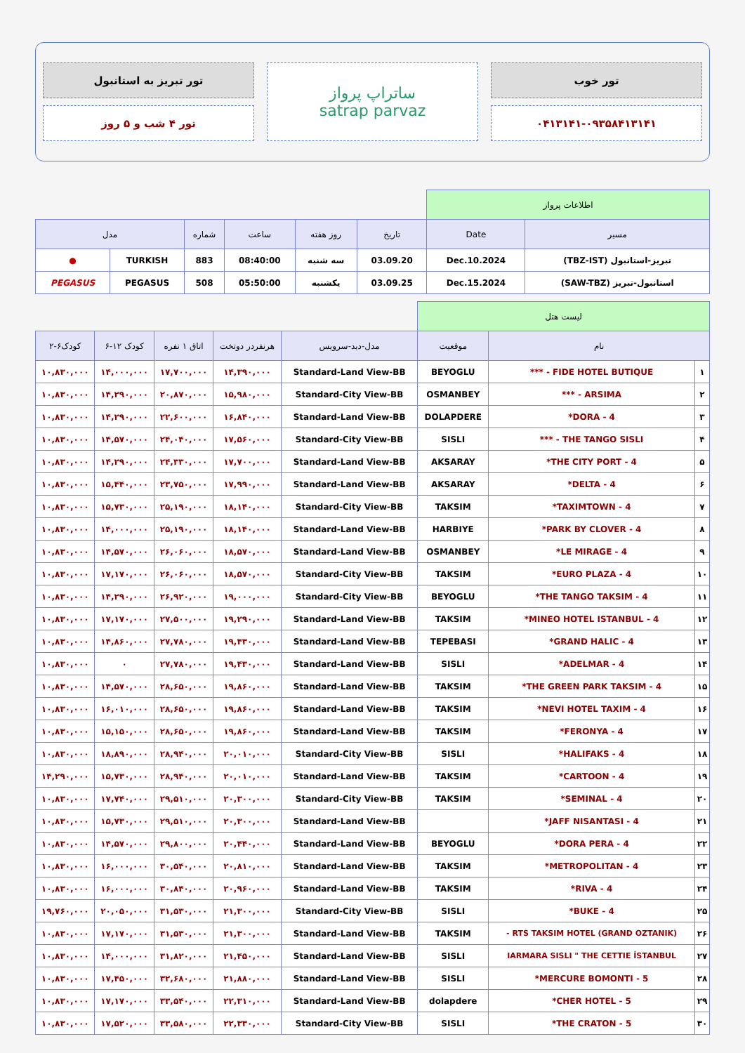تور خوب
۰۴۱۳۱۴۱-۰۹۳۵۸۴۱۳۱۴۱
ساتراپ پرواز
satrap parvaz
تور تبریز به استانبول
تور ۴ شب و ۵ روز
| اطلاعات پرواز | | | | | | | |
| مسیر | Date | تاریخ | روز هفته | ساعت | شماره | مدل | |
| تبریز-استانبول (TBZ-IST) | Dec.10.2024 | 03.09.20 | سه شنبه | 08:40:00 | 883 | TURKISH | ● |
| استانبول-تبریز (SAW-TBZ) | Dec.15.2024 | 03.09.25 | یکشنبه | 05:50:00 | 508 | PEGASUS | PEGASUS |
| لیست هتل | | | | | | | |
| نام | | موقعیت | مدل-دید-سرویس | هرنفردر دوتخت | اتاق ۱ نفره | کودک ۱۲-۶ | کودک۶-۲ |
| ۱ | FIDE HOTEL BUTIQUE - *** | BEYOGLU | Standard-Land View-BB | ۱۴,۳۹۰,۰۰۰ | ۱۷,۷۰۰,۰۰۰ | ۱۴,۰۰۰,۰۰۰ | ۱۰,۸۳۰,۰۰۰ |
| ۲ | ARSIMA - *** | OSMANBEY | Standard-City View-BB | ۱۵,۹۸۰,۰۰۰ | ۲۰,۸۷۰,۰۰۰ | ۱۴,۲۹۰,۰۰۰ | ۱۰,۸۳۰,۰۰۰ |
| ۳ | DORA - 4* | DOLAPDERE | Standard-Land View-BB | ۱۶,۸۴۰,۰۰۰ | ۲۲,۶۰۰,۰۰۰ | ۱۴,۲۹۰,۰۰۰ | ۱۰,۸۳۰,۰۰۰ |
| ۴ | THE TANGO SISLI - *** | SISLI | Standard-City View-BB | ۱۷,۵۶۰,۰۰۰ | ۲۴,۰۴۰,۰۰۰ | ۱۴,۵۷۰,۰۰۰ | ۱۰,۸۳۰,۰۰۰ |
| ۵ | THE CITY PORT - 4* | AKSARAY | Standard-Land View-BB | ۱۷,۷۰۰,۰۰۰ | ۲۴,۳۳۰,۰۰۰ | ۱۴,۲۹۰,۰۰۰ | ۱۰,۸۳۰,۰۰۰ |
| ۶ | DELTA - 4* | AKSARAY | Standard-Land View-BB | ۱۷,۹۹۰,۰۰۰ | ۲۳,۷۵۰,۰۰۰ | ۱۵,۴۴۰,۰۰۰ | ۱۰,۸۳۰,۰۰۰ |
| ۷ | TAXIMTOWN - 4* | TAKSIM | Standard-City View-BB | ۱۸,۱۴۰,۰۰۰ | ۲۵,۱۹۰,۰۰۰ | ۱۵,۷۳۰,۰۰۰ | ۱۰,۸۳۰,۰۰۰ |
| ۸ | PARK BY CLOVER - 4* | HARBIYE | Standard-Land View-BB | ۱۸,۱۴۰,۰۰۰ | ۲۵,۱۹۰,۰۰۰ | ۱۴,۰۰۰,۰۰۰ | ۱۰,۸۳۰,۰۰۰ |
| ۹ | LE MIRAGE - 4* | OSMANBEY | Standard-Land View-BB | ۱۸,۵۷۰,۰۰۰ | ۲۶,۰۶۰,۰۰۰ | ۱۴,۵۷۰,۰۰۰ | ۱۰,۸۳۰,۰۰۰ |
| ۱۰ | EURO PLAZA - 4* | TAKSIM | Standard-City View-BB | ۱۸,۵۷۰,۰۰۰ | ۲۶,۰۶۰,۰۰۰ | ۱۷,۱۷۰,۰۰۰ | ۱۰,۸۳۰,۰۰۰ |
| ۱۱ | THE TANGO TAKSIM - 4* | BEYOGLU | Standard-City View-BB | ۱۹,۰۰۰,۰۰۰ | ۲۶,۹۲۰,۰۰۰ | ۱۴,۲۹۰,۰۰۰ | ۱۰,۸۳۰,۰۰۰ |
| ۱۲ | MINEO HOTEL ISTANBUL - 4* | TAKSIM | Standard-Land View-BB | ۱۹,۲۹۰,۰۰۰ | ۲۷,۵۰۰,۰۰۰ | ۱۷,۱۷۰,۰۰۰ | ۱۰,۸۳۰,۰۰۰ |
| ۱۳ | GRAND HALIC - 4* | TEPEBASI | Standard-Land View-BB | ۱۹,۴۳۰,۰۰۰ | ۲۷,۷۸۰,۰۰۰ | ۱۴,۸۶۰,۰۰۰ | ۱۰,۸۳۰,۰۰۰ |
| ۱۴ | ADELMAR - 4* | SISLI | Standard-Land View-BB | ۱۹,۴۳۰,۰۰۰ | ۲۷,۷۸۰,۰۰۰ | ۰ | ۱۰,۸۳۰,۰۰۰ |
| ۱۵ | THE GREEN PARK TAKSIM - 4* | TAKSIM | Standard-Land View-BB | ۱۹,۸۶۰,۰۰۰ | ۲۸,۶۵۰,۰۰۰ | ۱۴,۵۷۰,۰۰۰ | ۱۰,۸۳۰,۰۰۰ |
| ۱۶ | NEVI HOTEL TAXIM - 4* | TAKSIM | Standard-Land View-BB | ۱۹,۸۶۰,۰۰۰ | ۲۸,۶۵۰,۰۰۰ | ۱۶,۰۱۰,۰۰۰ | ۱۰,۸۳۰,۰۰۰ |
| ۱۷ | FERONYA - 4* | TAKSIM | Standard-Land View-BB | ۱۹,۸۶۰,۰۰۰ | ۲۸,۶۵۰,۰۰۰ | ۱۵,۱۵۰,۰۰۰ | ۱۰,۸۳۰,۰۰۰ |
| ۱۸ | HALIFAKS - 4* | SISLI | Standard-City View-BB | ۲۰,۰۱۰,۰۰۰ | ۲۸,۹۴۰,۰۰۰ | ۱۸,۸۹۰,۰۰۰ | ۱۰,۸۳۰,۰۰۰ |
| ۱۹ | CARTOON - 4* | TAKSIM | Standard-Land View-BB | ۲۰,۰۱۰,۰۰۰ | ۲۸,۹۴۰,۰۰۰ | ۱۵,۷۳۰,۰۰۰ | ۱۴,۲۹۰,۰۰۰ |
| ۲۰ | SEMINAL - 4* | TAKSIM | Standard-City View-BB | ۲۰,۳۰۰,۰۰۰ | ۲۹,۵۱۰,۰۰۰ | ۱۷,۷۴۰,۰۰۰ | ۱۰,۸۳۰,۰۰۰ |
| ۲۱ | JAFF NISANTASI - 4* | | Standard-Land View-BB | ۲۰,۳۰۰,۰۰۰ | ۲۹,۵۱۰,۰۰۰ | ۱۵,۷۳۰,۰۰۰ | ۱۰,۸۳۰,۰۰۰ |
| ۲۲ | DORA PERA - 4* | BEYOGLU | Standard-Land View-BB | ۲۰,۴۴۰,۰۰۰ | ۲۹,۸۰۰,۰۰۰ | ۱۴,۵۷۰,۰۰۰ | ۱۰,۸۳۰,۰۰۰ |
| ۲۳ | METROPOLITAN - 4* | TAKSIM | Standard-Land View-BB | ۲۰,۸۱۰,۰۰۰ | ۳۰,۵۴۰,۰۰۰ | ۱۶,۰۰۰,۰۰۰ | ۱۰,۸۳۰,۰۰۰ |
| ۲۴ | RIVA - 4* | TAKSIM | Standard-Land View-BB | ۲۰,۹۶۰,۰۰۰ | ۳۰,۸۴۰,۰۰۰ | ۱۶,۰۰۰,۰۰۰ | ۱۰,۸۳۰,۰۰۰ |
| ۲۵ | BUKE - 4* | SISLI | Standard-City View-BB | ۲۱,۳۰۰,۰۰۰ | ۳۱,۵۳۰,۰۰۰ | ۲۰,۰۵۰,۰۰۰ | ۱۹,۷۶۰,۰۰۰ |
| ۲۶ | RTS TAKSIM HOTEL (GRAND OZTANIK) - | TAKSIM | Standard-Land View-BB | ۲۱,۳۰۰,۰۰۰ | ۳۱,۵۳۰,۰۰۰ | ۱۷,۱۷۰,۰۰۰ | ۱۰,۸۳۰,۰۰۰ |
| ۲۷ | IARMARA SISLI " THE CETTIE İSTANBUL | SISLI | Standard-Land View-BB | ۲۱,۴۵۰,۰۰۰ | ۳۱,۸۲۰,۰۰۰ | ۱۴,۰۰۰,۰۰۰ | ۱۰,۸۳۰,۰۰۰ |
| ۲۸ | MERCURE BOMONTI - 5* | SISLI | Standard-Land View-BB | ۲۱,۸۸۰,۰۰۰ | ۳۲,۶۸۰,۰۰۰ | ۱۷,۴۵۰,۰۰۰ | ۱۰,۸۳۰,۰۰۰ |
| ۲۹ | CHER HOTEL - 5* | dolapdere | Standard-Land View-BB | ۲۲,۳۱۰,۰۰۰ | ۳۳,۵۴۰,۰۰۰ | ۱۷,۱۷۰,۰۰۰ | ۱۰,۸۳۰,۰۰۰ |
| ۳۰ | THE CRATON - 5* | SISLI | Standard-City View-BB | ۲۲,۳۳۰,۰۰۰ | ۳۳,۵۸۰,۰۰۰ | ۱۷,۵۲۰,۰۰۰ | ۱۰,۸۳۰,۰۰۰ |